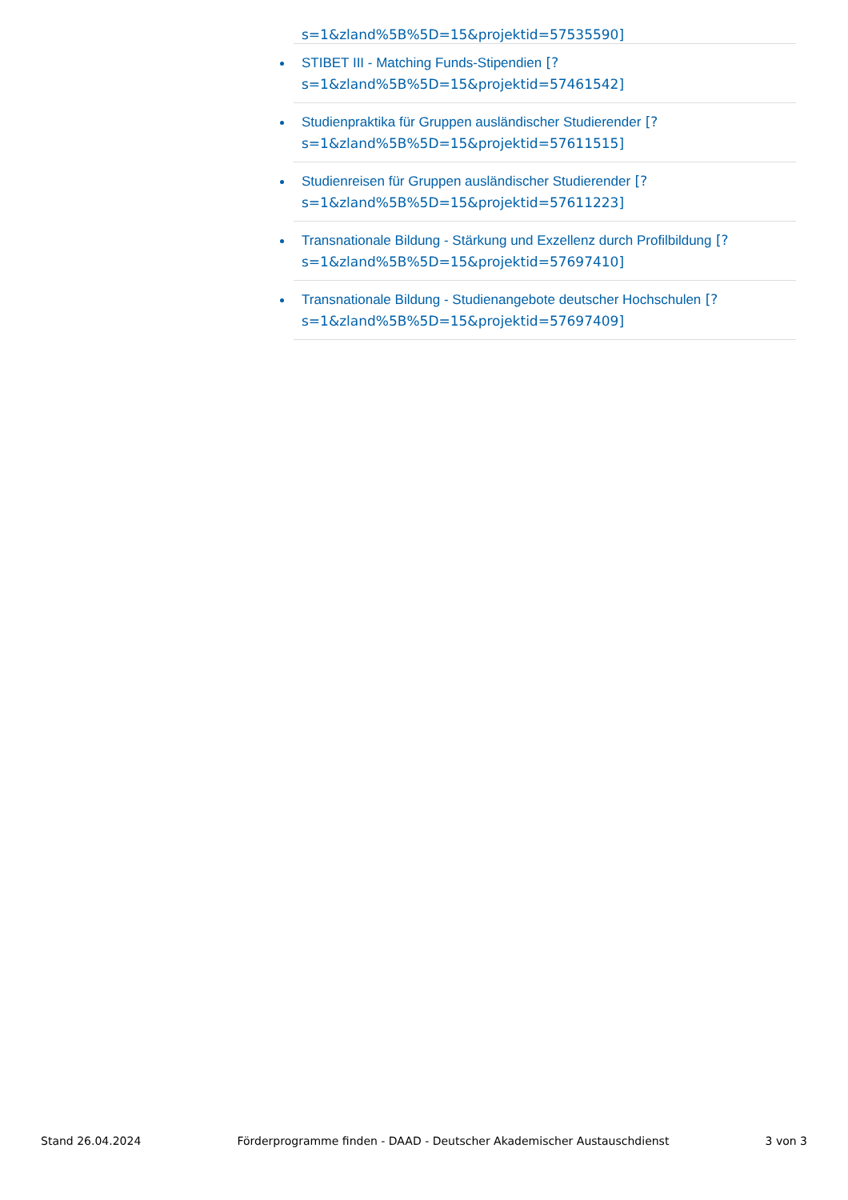s=1&zland%5B%5D=15&projektid=57535590]
STIBET III - Matching Funds-Stipendien [?s=1&zland%5B%5D=15&projektid=57461542]
Studienpraktika für Gruppen ausländischer Studierender [?s=1&zland%5B%5D=15&projektid=57611515]
Studienreisen für Gruppen ausländischer Studierender [?s=1&zland%5B%5D=15&projektid=57611223]
Transnationale Bildung - Stärkung und Exzellenz durch Profilbildung [?s=1&zland%5B%5D=15&projektid=57697410]
Transnationale Bildung - Studienangebote deutscher Hochschulen [?s=1&zland%5B%5D=15&projektid=57697409]
Stand 26.04.2024 Förderprogramme finden - DAAD - Deutscher Akademischer Austauschdienst 3 von 3